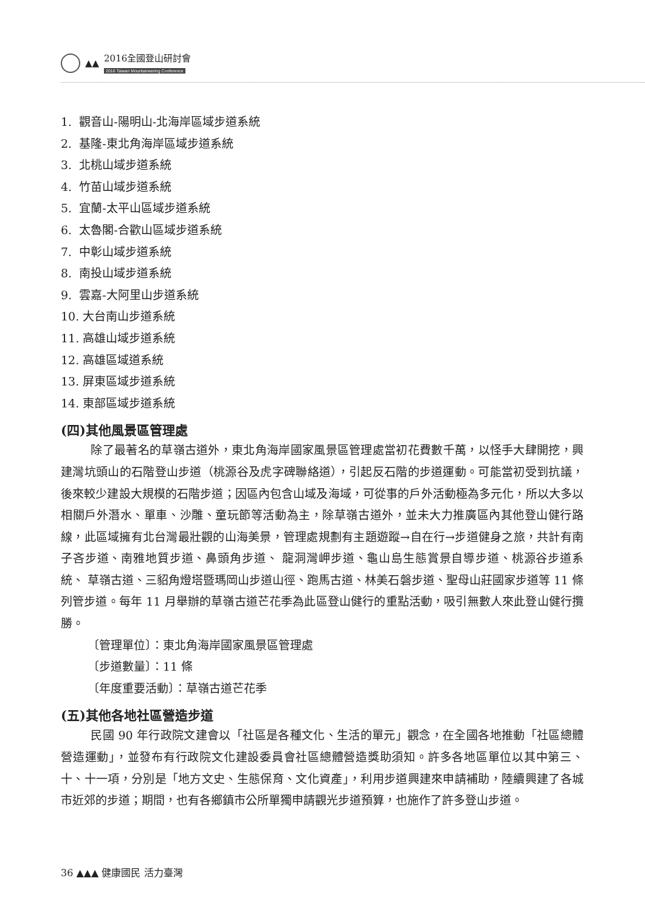▲▲
2016全國登山研討會
2016 Taiwan Mountaineering Conference
1. 觀音山-陽明山-北海岸區域步道系統
2. 基隆-東北角海岸區域步道系統
3. 北桃山域步道系統
4. 竹苗山域步道系統
5. 宜蘭-太平山區域步道系統
6. 太魯閣-合歡山區域步道系統
7. 中彰山域步道系統
8. 南投山域步道系統
9. 雲嘉-大阿里山步道系統
10. 大台南山步道系統
11. 高雄山域步道系統
12. 高雄區域道系統
13. 屏東區域步道系統
14. 東部區域步道系統
(四)其他風景區管理處
除了最著名的草嶺古道外，東北角海岸國家風景區管理處當初花費數千萬，以怪手大肆開挖，興建灣坑頭山的石階登山步道（桃源谷及虎字碑聯絡道），引起反石階的步道運動。可能當初受到抗議，後來較少建設大規模的石階步道；因區內包含山域及海域，可從事的戶外活動極為多元化，所以大多以相關戶外潛水、單車、沙雕、童玩節等活動為主，除草嶺古道外，並未大力推廣區內其他登山健行路線，此區域擁有北台灣最壯觀的山海美景，管理處規劃有主題遊蹤→自在行→步道健身之旅，共計有南子吝步道、南雅地質步道、鼻頭角步道、 龍洞灣岬步道、龜山島生態賞景自導步道、桃源谷步道系統、 草嶺古道、三貂角燈塔暨瑪岡山步道山徑、跑馬古道、林美石磐步道、聖母山莊國家步道等 11 條列管步道。每年 11 月舉辦的草嶺古道芒花季為此區登山健行的重點活動，吸引無數人來此登山健行攬勝。
〔管理單位〕：東北角海岸國家風景區管理處
〔步道數量〕：11 條
〔年度重要活動〕：草嶺古道芒花季
(五)其他各地社區營造步道
民國 90 年行政院文建會以「社區是各種文化、生活的單元」觀念，在全國各地推動「社區總體營造運動」，並發布有行政院文化建設委員會社區總體營造獎助須知。許多各地區單位以其中第三、十、十一項，分別是「地方文史、生態保育、文化資產」，利用步道興建來申請補助，陸續興建了各城市近郊的步道；期間，也有各鄉鎮市公所單獨申請觀光步道預算，也施作了許多登山步道。
36 ▲▲▲ 健康國民 活力臺灣